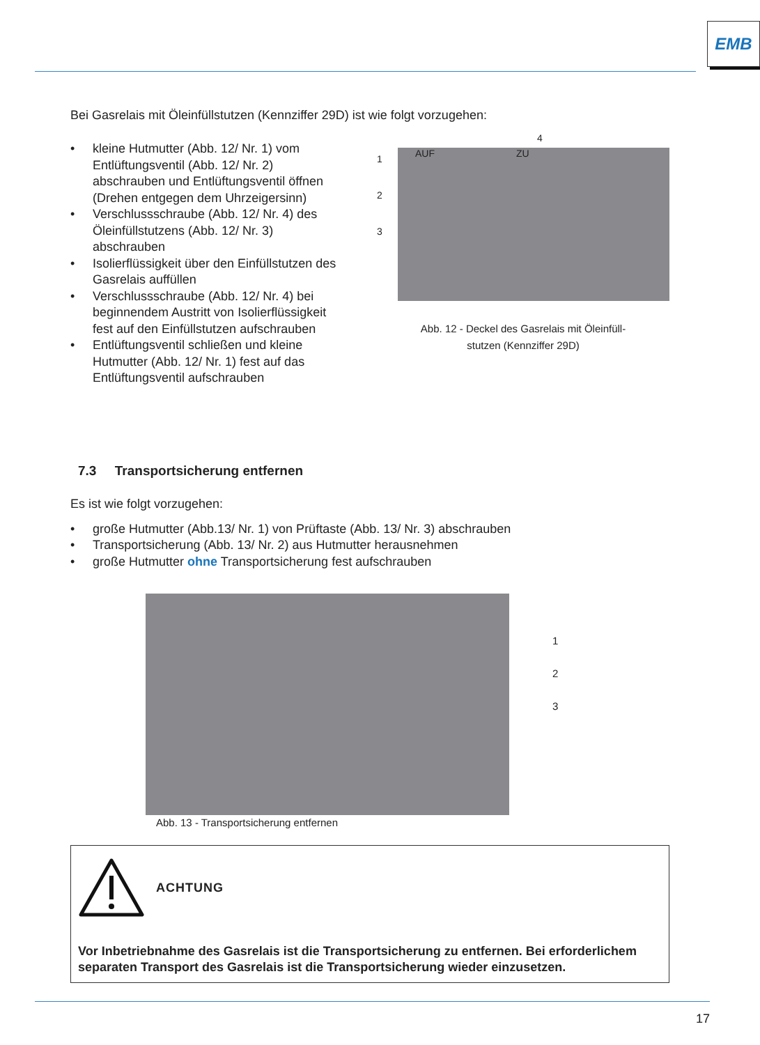EMB
Bei Gasrelais mit Öleinfüllstutzen (Kennziffer 29D) ist wie folgt vorzugehen:
• kleine Hutmutter (Abb. 12/ Nr. 1) vom Entlüftungsventil (Abb. 12/ Nr. 2) abschrauben und Entlüftungsventil öffnen (Drehen entgegen dem Uhrzeigersinn)
• Verschlussschraube (Abb. 12/ Nr. 4) des Öleinfüllstutzens (Abb. 12/ Nr. 3) abschrauben
• Isolierflüssigkeit über den Einfüllstutzen des Gasrelais auffüllen
• Verschlussschraube (Abb. 12/ Nr. 4) bei beginnendem Austritt von Isolierflüssigkeit fest auf den Einfüllstutzen aufschrauben
• Entlüftungsventil schließen und kleine Hutmutter (Abb. 12/ Nr. 1) fest auf das Entlüftungsventil aufschrauben
1
2
3
AUF ZU
4
Abb. 12 - Deckel des Gasrelais mit Öleinfüll-
stutzen (Kennziffer 29D)
7.3 Transportsicherung entfernen
Es ist wie folgt vorzugehen:
• große Hutmutter (Abb.13/ Nr. 1) von Prüftaste (Abb. 13/ Nr. 3) abschrauben
• Transportsicherung (Abb. 13/ Nr. 2) aus Hutmutter herausnehmen
• große Hutmutter ohne Transportsicherung fest aufschrauben
1
2
3
Abb. 13 - Transportsicherung entfernen
ACHTUNG
Vor Inbetriebnahme des Gasrelais ist die Transportsicherung zu entfernen. Bei erforderlichem separaten Transport des Gasrelais ist die Transportsicherung wieder einzusetzen.
17